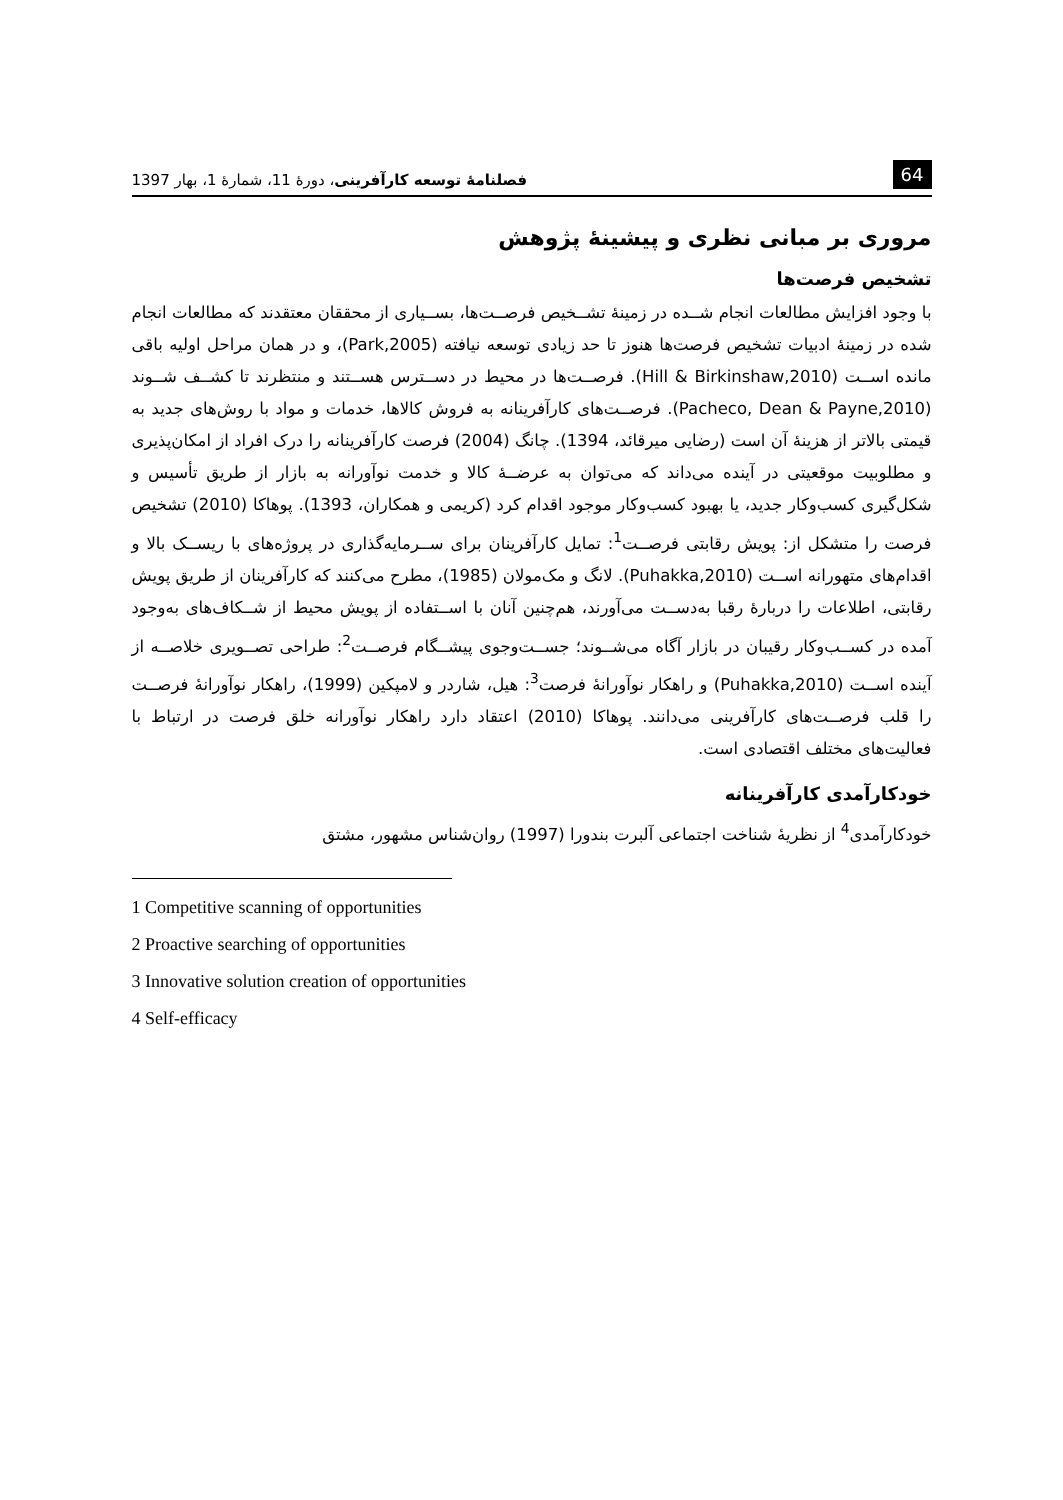64 فصلنامهٔ توسعه کارآفرینی، دورهٔ 11، شمارهٔ 1، بهار 1397
مروری بر مبانی نظری و پیشینهٔ پژوهش
تشخیص فرصت‌ها
با وجود افزایش مطالعات انجام شــده در زمینهٔ تشــخیص فرصــت‌ها، بســیاری از محققان معتقدند که مطالعات انجام شده در زمینهٔ ادبیات تشخیص فرصت‌ها هنوز تا حد زیادی توسعه نیافته (Park,2005)، و در همان مراحل اولیه باقی مانده اســت (Hill & Birkinshaw,2010). فرصــت‌ها در محیط در دســترس هســتند و منتظرند تا کشــف شــوند (Pacheco, Dean & Payne,2010). فرصــت‌های کارآفرینانه به فروش کالاها، خدمات و مواد با روش‌های جدید به قیمتی بالاتر از هزینهٔ آن است (رضایی میرقائد، 1394). چانگ (2004) فرصت کارآفرینانه را درک افراد از امکان‌پذیری و مطلوبیت موقعیتی در آینده می‌داند که می‌توان به عرضــهٔ کالا و خدمت نوآورانه به بازار از طریق تأسیس و شکل‌گیری کسب‌وکار جدید، یا بهبود کسب‌وکار موجود اقدام کرد (کریمی و همکاران، 1393). پوهاکا (2010) تشخیص فرصت را متشکل از: پویش رقابتی فرصــت<sup>1</sup>: تمایل کارآفرینان برای ســرمایه‌گذاری در پروژه‌های با ریســک بالا و اقدام‌های متهورانه اســت (Puhakka,2010). لانگ و مک‌مولان (1985)، مطرح می‌کنند که کارآفرینان از طریق پویش رقابتی، اطلاعات را دربارهٔ رقبا به‌دســت می‌آورند، هم‌چنین آنان با اســتفاده از پویش محیط از شــکاف‌های به‌وجود آمده در کســب‌وکار رقیبان در بازار آگاه می‌شــوند؛ جســت‌وجوی پیشــگام فرصــت<sup>2</sup>: طراحی تصــویری خلاصــه از آینده اســت (Puhakka,2010) و راهکار نوآورانهٔ فرصت<sup>3</sup>: هیل، شاردر و لامپکین (1999)، راهکار نوآورانهٔ فرصــت را قلب فرصــت‌های کارآفرینی می‌دانند. پوهاکا (2010) اعتقاد دارد راهکار نوآورانه خلق فرصت در ارتباط با فعالیت‌های مختلف اقتصادی است.
خودکارآمدی کارآفرینانه
خودکارآمدی<sup>4</sup> از نظریهٔ شناخت اجتماعی آلبرت بندورا (1997) روان‌شناس مشهور، مشتق
1 Competitive scanning of opportunities
2 Proactive searching of opportunities
3 Innovative solution creation of opportunities
4 Self-efficacy